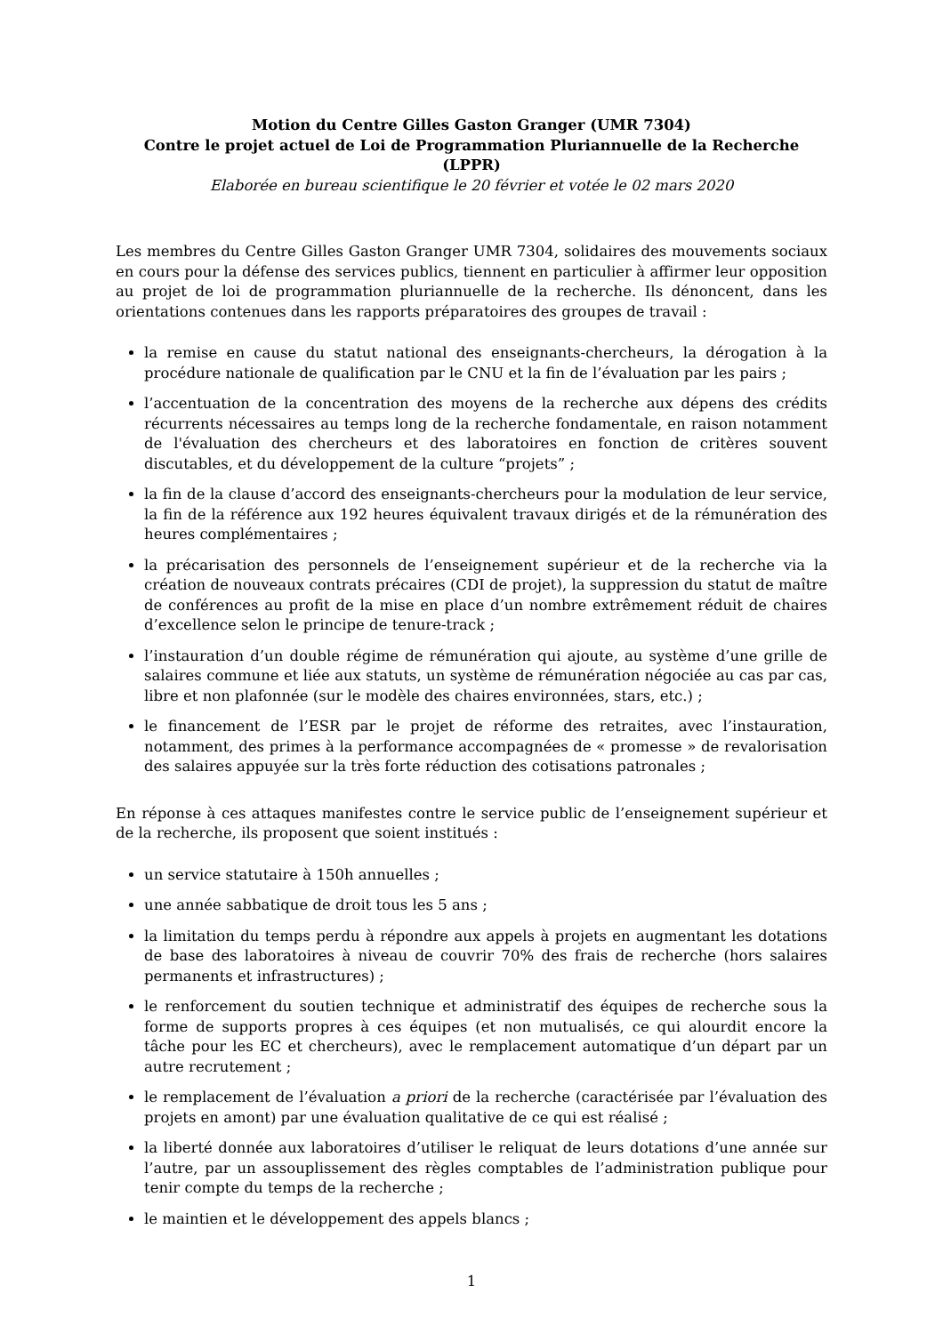Motion du Centre Gilles Gaston Granger (UMR 7304)
Contre le projet actuel de Loi de Programmation Pluriannuelle de la Recherche (LPPR)
Elaborée en bureau scientifique le 20 février et votée le 02 mars 2020
Les membres du Centre Gilles Gaston Granger UMR 7304, solidaires des mouvements sociaux en cours pour la défense des services publics, tiennent en particulier à affirmer leur opposition au projet de loi de programmation pluriannuelle de la recherche. Ils dénoncent, dans les orientations contenues dans les rapports préparatoires des groupes de travail :
la remise en cause du statut national des enseignants-chercheurs, la dérogation à la procédure nationale de qualification par le CNU et la fin de l’évaluation par les pairs ;
l’accentuation de la concentration des moyens de la recherche aux dépens des crédits récurrents nécessaires au temps long de la recherche fondamentale, en raison notamment de l'évaluation des chercheurs et des laboratoires en fonction de critères souvent discutables, et du développement de la culture “projets” ;
la fin de la clause d’accord des enseignants-chercheurs pour la modulation de leur service, la fin de la référence aux 192 heures équivalent travaux dirigés et de la rémunération des heures complémentaires ;
la précarisation des personnels de l’enseignement supérieur et de la recherche via la création de nouveaux contrats précaires (CDI de projet), la suppression du statut de maître de conférences au profit de la mise en place d’un nombre extrêmement réduit de chaires d’excellence selon le principe de tenure-track ;
l’instauration d’un double régime de rémunération qui ajoute, au système d’une grille de salaires commune et liée aux statuts, un système de rémunération négociée au cas par cas, libre et non plafonnée (sur le modèle des chaires environnées, stars, etc.) ;
le financement de l’ESR par le projet de réforme des retraites, avec l’instauration, notamment, des primes à la performance accompagnées de « promesse » de revalorisation des salaires appuyée sur la très forte réduction des cotisations patronales ;
En réponse à ces attaques manifestes contre le service public de l’enseignement supérieur et de la recherche, ils proposent que soient institués :
un service statutaire à 150h annuelles ;
une année sabbatique de droit tous les 5 ans ;
la limitation du temps perdu à répondre aux appels à projets en augmentant les dotations de base des laboratoires à niveau de couvrir 70% des frais de recherche (hors salaires permanents et infrastructures) ;
le renforcement du soutien technique et administratif des équipes de recherche sous la forme de supports propres à ces équipes (et non mutualisés, ce qui alourdit encore la tâche pour les EC et chercheurs), avec le remplacement automatique d’un départ par un autre recrutement ;
le remplacement de l’évaluation a priori de la recherche (caractérisée par l’évaluation des projets en amont) par une évaluation qualitative de ce qui est réalisé ;
la liberté donnée aux laboratoires d’utiliser le reliquat de leurs dotations d’une année sur l’autre, par un assouplissement des règles comptables de l’administration publique pour tenir compte du temps de la recherche ;
le maintien et le développement des appels blancs ;
1